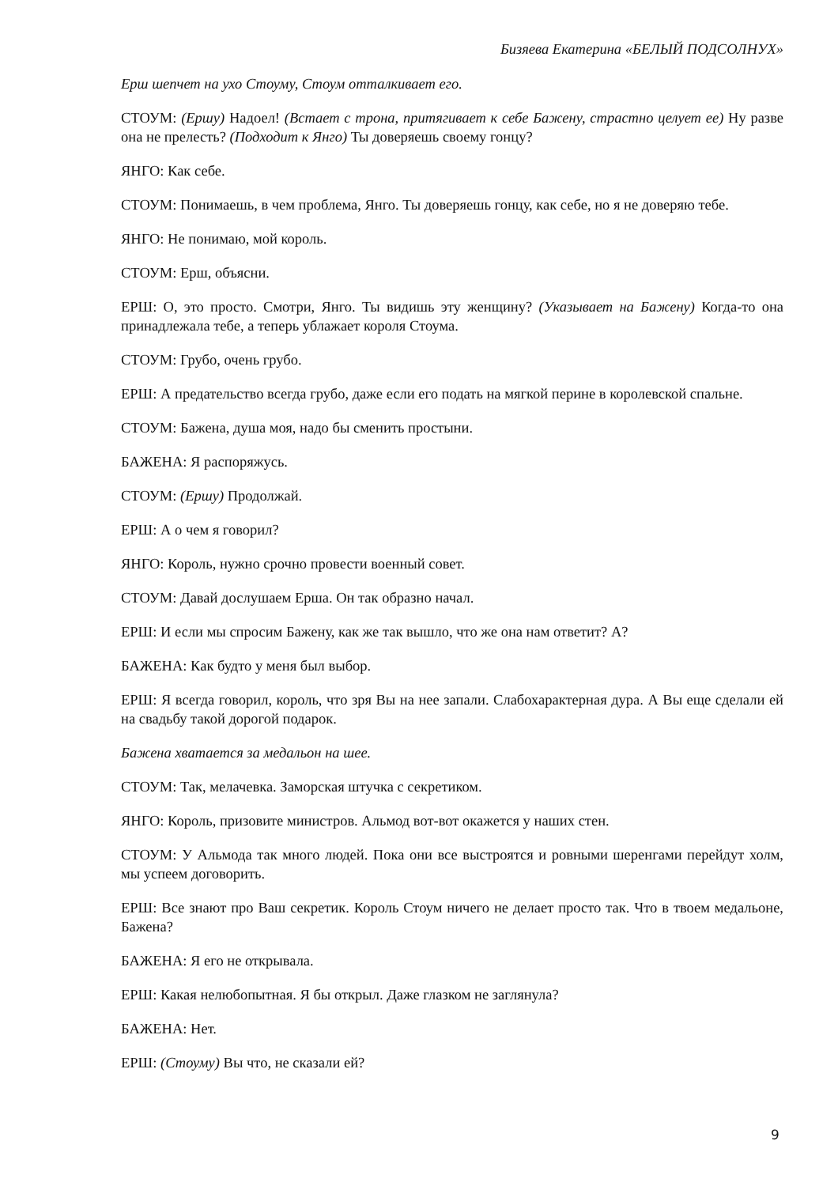Бизяева Екатерина «БЕЛЫЙ ПОДСОЛНУХ»
Ерш шепчет на ухо Стоуму, Стоум отталкивает его.
СТОУМ: (Ершу) Надоел! (Встает с трона, притягивает к себе Бажену, страстно целует ее) Ну разве она не прелесть? (Подходит к Янго) Ты доверяешь своему гонцу?
ЯНГО: Как себе.
СТОУМ: Понимаешь, в чем проблема, Янго. Ты доверяешь гонцу, как себе, но я не доверяю тебе.
ЯНГО: Не понимаю, мой король.
СТОУМ: Ерш, объясни.
ЕРШ: О, это просто. Смотри, Янго. Ты видишь эту женщину? (Указывает на Бажену) Когда-то она принадлежала тебе, а теперь ублажает короля Стоума.
СТОУМ: Грубо, очень грубо.
ЕРШ: А предательство всегда грубо, даже если его подать на мягкой перине в королевской спальне.
СТОУМ: Бажена, душа моя, надо бы сменить простыни.
БАЖЕНА: Я распоряжусь.
СТОУМ: (Ершу) Продолжай.
ЕРШ: А о чем я говорил?
ЯНГО: Король, нужно срочно провести военный совет.
СТОУМ: Давай дослушаем Ерша. Он так образно начал.
ЕРШ: И если мы спросим Бажену, как же так вышло, что же она нам ответит? А?
БАЖЕНА: Как будто у меня был выбор.
ЕРШ: Я всегда говорил, король, что зря Вы на нее запали. Слабохарактерная дура. А Вы еще сделали ей на свадьбу такой дорогой подарок.
Бажена хватается за медальон на шее.
СТОУМ: Так, мелачевка. Заморская штучка с секретиком.
ЯНГО: Король, призовите министров. Альмод вот-вот окажется у наших стен.
СТОУМ: У Альмода так много людей. Пока они все выстроятся и ровными шеренгами перейдут холм, мы успеем договорить.
ЕРШ: Все знают про Ваш секретик. Король Стоум ничего не делает просто так. Что в твоем медальоне, Бажена?
БАЖЕНА: Я его не открывала.
ЕРШ: Какая нелюбопытная. Я бы открыл. Даже глазком не заглянула?
БАЖЕНА: Нет.
ЕРШ: (Стоуму) Вы что, не сказали ей?
9